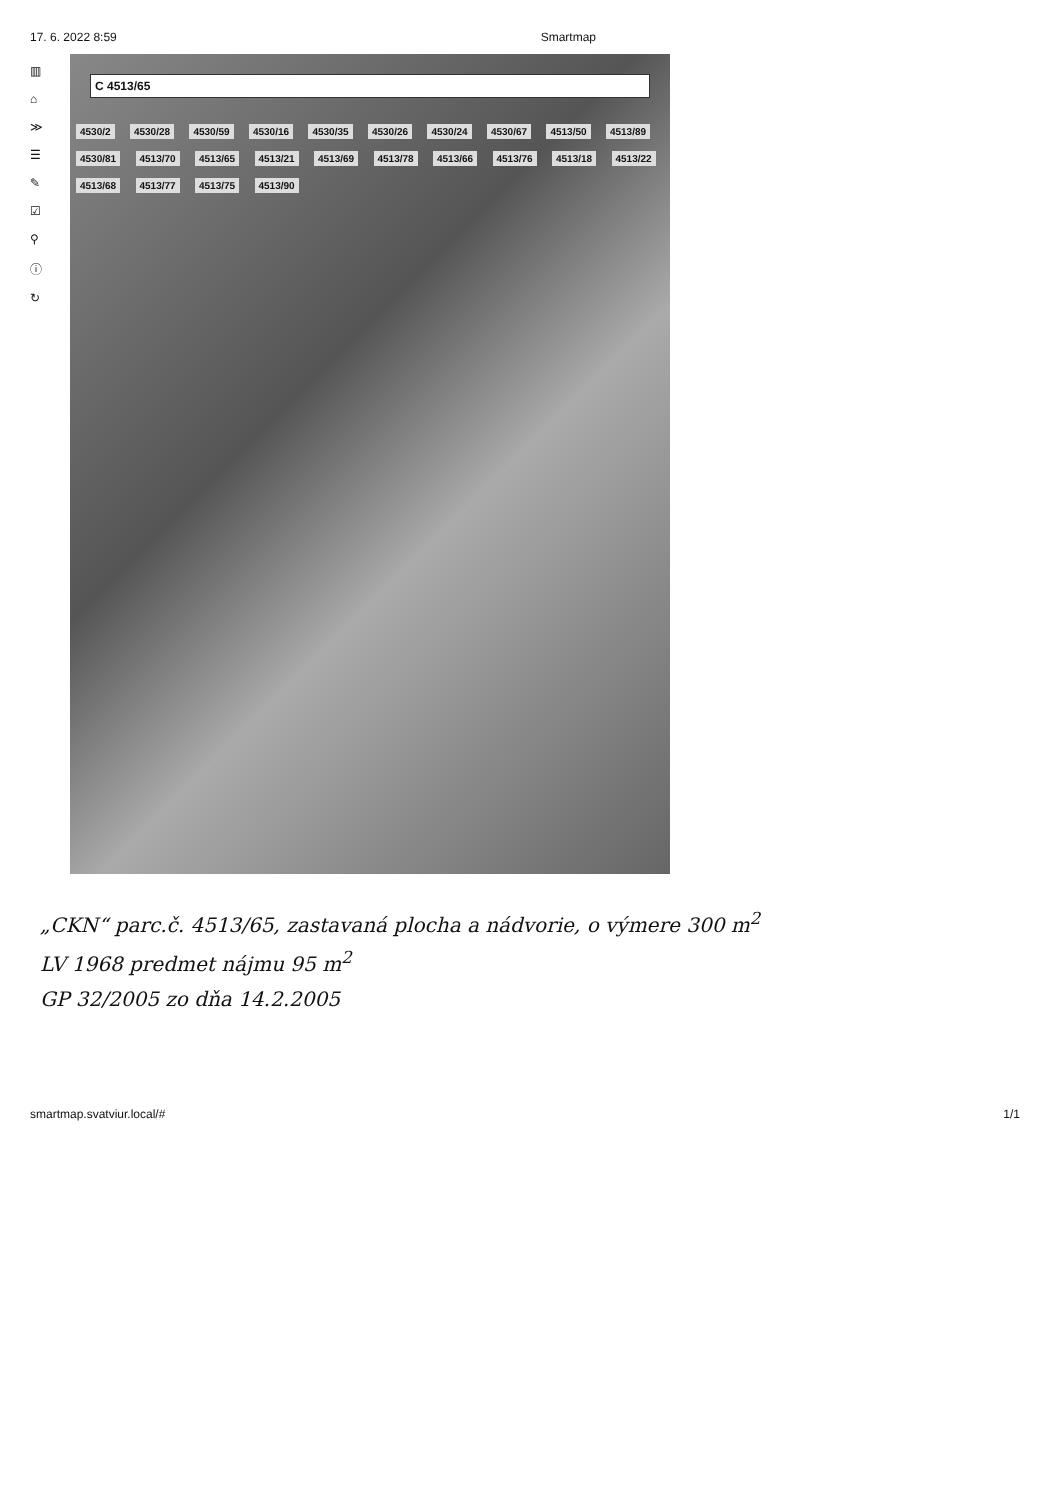17. 6. 2022 8:59 Smartmap
▥
⌂
≫
☰
✎
☑
⚲
ⓘ
↻
C 4513/65
4530/2 4530/28 4530/59 4530/16 4530/35 4530/26 4530/24 4530/67 4513/50 4513/89 4530/81 4513/70 4513/65 4513/21 4513/69 4513/78 4513/66 4513/76 4513/18 4513/22 4513/68 4513/77 4513/75 4513/90
„CKN“ parc.č. 4513/65, zastavaná plocha a nádvorie, o výmere 300 m<sup>2</sup>
LV 1968 predmet nájmu 95 m<sup>2</sup>
GP 32/2005 zo dňa 14.2.2005
smartmap.svatviur.local/# 1/1